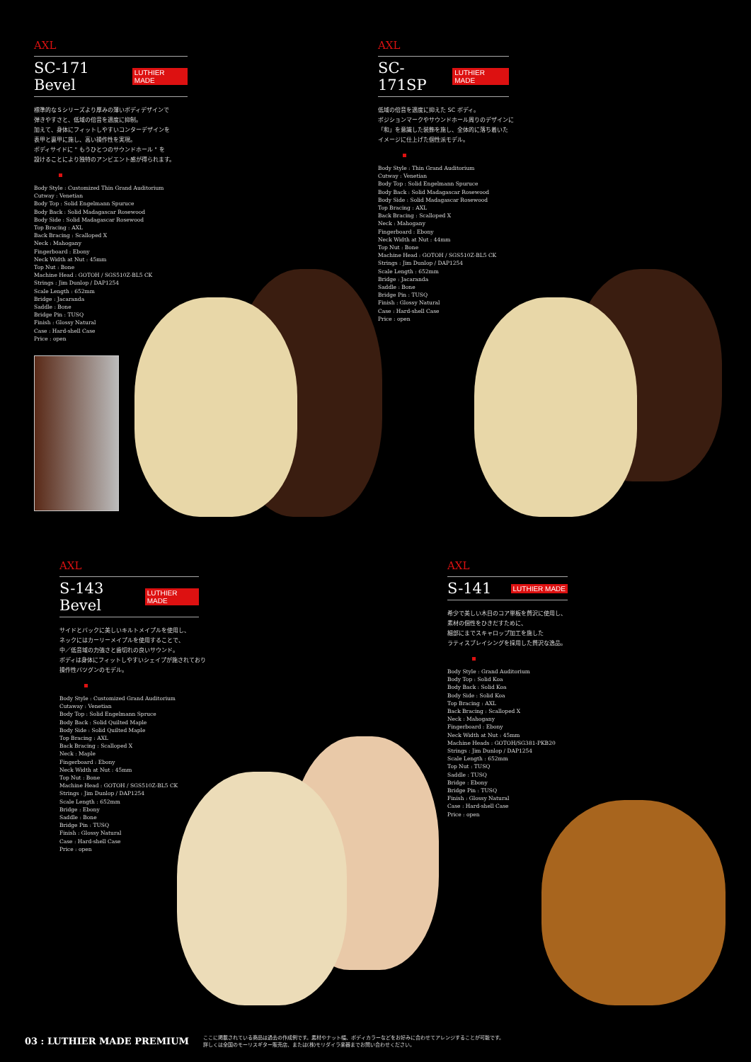AXL
SC-171 Bevel LUTHIER MADE
標準的なＳシリーズより厚みの薄いボディデザインで
弾きやすさと、低域の倍音を適度に抑制。
加えて、身体にフィットしやすいコンターデザインを
表甲と裏甲に施し、高い操作性を実現。
ボディサイドに " もうひとつのサウンドホール " を
設けることにより独特のアンビエント感が得られます。
Body Style : Customized Thin Grand Auditorium
Cutway : Venetian
Body Top : Solid Engelmann Spuruce
Body Back : Solid Madagascar Rosewood
Body Side : Solid Madagascar Rosewood
Top Bracing : AXL
Back Bracing : Scalloped X
Neck : Mahogany
Fingerboard : Ebony
Neck Width at Nut : 45mm
Top Nut : Bone
Machine Head : GOTOH / SGS510Z-BL5 CK
Strings : Jim Dunlop / DAP1254
Scale Length : 652mm
Bridge : Jacaranda
Saddle : Bone
Bridge Pin : TUSQ
Finish : Glossy Natural
Case : Hard-shell Case
Price : open
AXL
SC-171SP LUTHIER MADE
低域の倍音を適度に抑えた SC ボディ。
ポジションマークやサウンドホール周りのデザインに
「和」を意識した装飾を施し、全体的に落ち着いた
イメージに仕上げた個性派モデル。
Body Style : Thin Grand Auditorium
Cutway : Venetian
Body Top : Solid Engelmann Spuruce
Body Back : Solid Madagascar Rosewood
Body Side : Solid Madagascar Rosewood
Top Bracing : AXL
Back Bracing : Scalloped X
Neck : Mahogany
Fingerboard : Ebony
Neck Width at Nut : 44mm
Top Nut : Bone
Machine Head : GOTOH / SGS510Z-BL5 CK
Strings : Jim Dunlop / DAP1254
Scale Length : 652mm
Bridge : Jacaranda
Saddle : Bone
Bridge Pin : TUSQ
Finish : Glossy Natural
Case : Hard-shell Case
Price : open
AXL
S-143 Bevel LUTHIER MADE
サイドとバックに美しいキルトメイプルを使用し、
ネックにはカーリーメイプルを使用することで、
中／低音域の力強さと歯切れの良いサウンド。
ボディは身体にフィットしやすいシェイプが施されており
操作性バツグンのモデル。
Body Style : Customized Grand Auditorium
Cutaway : Venetian
Body Top : Solid Engelmann Spruce
Body Back : Solid Quilted Maple
Body Side : Solid Quilted Maple
Top Bracing : AXL
Back Bracing : Scalloped X
Neck : Maple
Fingerboard : Ebony
Neck Width at Nut : 45mm
Top Nut : Bone
Machine Head : GOTOH / SGS510Z-BL5 CK
Strings : Jim Dunlop / DAP1254
Scale Length : 652mm
Bridge : Ebony
Saddle : Bone
Bridge Pin : TUSQ
Finish : Glossy Natural
Case : Hard-shell Case
Price : open
AXL
S-141 LUTHIER MADE
希少で美しい木目のコア単板を贅沢に使用し、
素材の個性をひきだすために、
細部にまでスキャロップ加工を施した
ラティスブレイシングを採用した贅沢な逸品。
Body Style : Grand Auditorium
Body Top : Solid Koa
Body Back : Solid Koa
Body Side : Solid Koa
Top Bracing : AXL
Back Bracing : Scalloped X
Neck : Mahogany
Fingerboard : Ebony
Neck Width at Nut : 45mm
Machine Heads : GOTOH/SG381-PKB20
Strings : Jim Dunlop / DAP1254
Scale Length : 652mm
Top Nut : TUSQ
Saddle : TUSQ
Bridge : Ebony
Bridge Pin : TUSQ
Finish : Glossy Natural
Case : Hard-shell Case
Price : open
03 : LUTHIER MADE PREMIUM ここに掲載されている商品は過去の作成例です。素材やナット幅、ボディカラーなどをお好みに合わせてアレンジすることが可能です。
詳しくは全国のモーリスギター販売店、または(株)モリダイラ楽器までお問い合わせください。